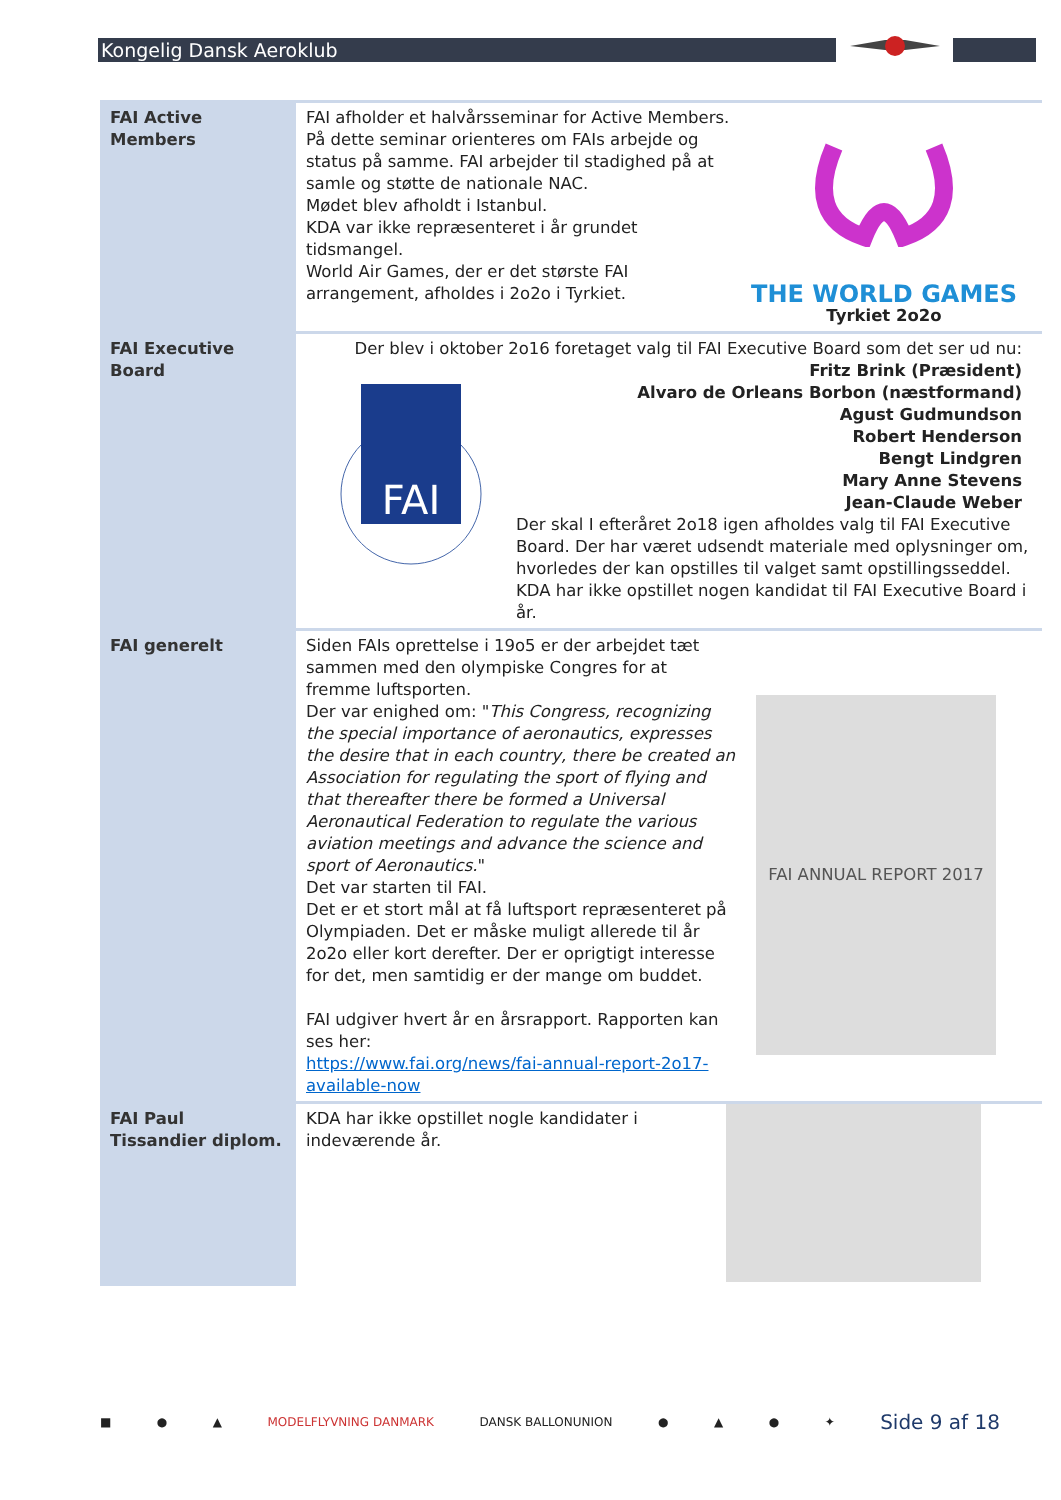Kongelig Dansk Aeroklub
| FAI Active Members | FAI afholder et halvårsseminar for Active Members. På dette seminar orienteres om FAIs arbejde og status på samme. FAI arbejder til stadighed på at samle og støtte de nationale NAC. Mødet blev afholdt i Istanbul. KDA var ikke repræsenteret i år grundet tidsmangel. World Air Games, der er det største FAI arrangement, afholdes i 2o2o i Tyrkiet. THE WORLD GAMES Tyrkiet 2o2o |
| FAI Executive Board | Der blev i oktober 2o16 foretaget valg til FAI Executive Board som det ser ud nu: Fritz Brink (Præsident) Alvaro de Orleans Borbon (næstformand) Agust Gudmundson Robert Henderson Bengt Lindgren Mary Anne Stevens Jean-Claude Weber FAI Der skal I efteråret 2o18 igen afholdes valg til FAI Executive Board. Der har været udsendt materiale med oplysninger om, hvorledes der kan opstilles til valget samt opstillingsseddel. KDA har ikke opstillet nogen kandidat til FAI Executive Board i år. |
| FAI generelt | Siden FAIs oprettelse i 19o5 er der arbejdet tæt sammen med den olympiske Congres for at fremme luftsporten. Der var enighed om: " This Congress, recognizing the special importance of aeronautics, expresses the desire that in each country, there be created an Association for regulating the sport of flying and that thereafter there be formed a Universal Aeronautical Federation to regulate the various aviation meetings and advance the science and sport of Aeronautics. " Det var starten til FAI. Det er et stort mål at få luftsport repræsenteret på Olympiaden. Det er måske muligt allerede til år 2o2o eller kort derefter. Der er oprigtigt interesse for det, men samtidig er der mange om buddet. FAI udgiver hvert år en årsrapport. Rapporten kan ses her: https://www.fai.org/news/fai-annual-report-2o17-available-now FAI ANNUAL REPORT 2017 |
| FAI Paul Tissandier diplom. | KDA har ikke opstillet nogle kandidater i indeværende år. |
■ ● ▲ MODELFLYVNING DANMARK DANSK BALLONUNION ● ▲ ● ✦ Side 9 af 18